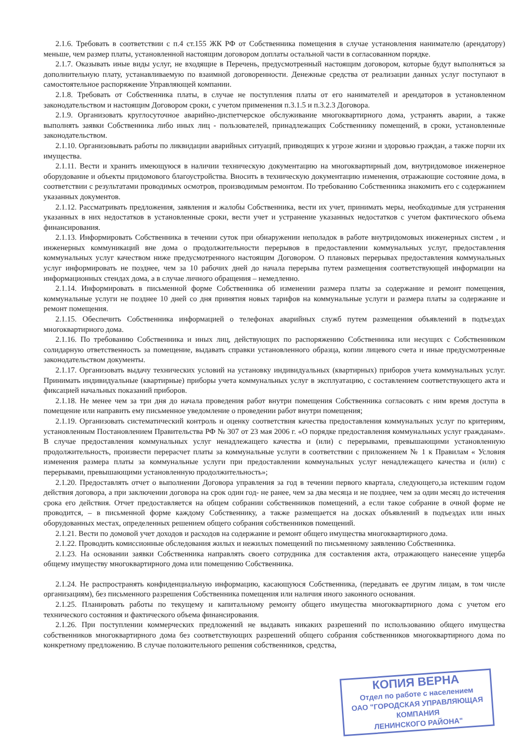2.1.6. Требовать в соответствии с п.4 ст.155 ЖК РФ от Собственника помещения в случае установления нанимателю (арендатору) меньше, чем размер платы, установленной настоящим договором доплаты остальной части в согласованном порядке.
2.1.7. Оказывать иные виды услуг, не входящие в Перечень, предусмотренный настоящим договором, которые будут выполняться за дополнительную плату, устанавливаемую по взаимной договоренности. Денежные средства от реализации данных услуг поступают в самостоятельное распоряжение Управляющей компании.
2.1.8. Требовать от Собственника платы, в случае не поступления платы от его нанимателей и арендаторов в установленном законодательством и настоящим Договором сроки, с учетом применения п.3.1.5 и п.3.2.3 Договора.
2.1.9. Организовать круглосуточное аварийно-диспетчерское обслуживание многоквартирного дома, устранять аварии, а также выполнять заявки Собственника либо иных лиц - пользователей, принадлежащих Собственнику помещений, в сроки, установленные законодательством.
2.1.10. Организовывать работы по ликвидации аварийных ситуаций, приводящих к угрозе жизни и здоровью граждан, а также порчи их имущества.
2.1.11. Вести и хранить имеющуюся в наличии техническую документацию на многоквартирный дом, внутридомовое инженерное оборудование и объекты придомового благоустройства. Вносить в техническую документацию изменения, отражающие состояние дома, в соответствии с результатами проводимых осмотров, производимым ремонтом. По требованию Собственника знакомить его с содержанием указанных документов.
2.1.12. Рассматривать предложения, заявления и жалобы Собственника, вести их учет, принимать меры, необходимые для устранения указанных в них недостатков в установленные сроки, вести учет и устранение указанных недостатков с учетом фактического объема финансирования.
2.1.13. Информировать Собственника в течении суток при обнаружении неполадок в работе внутридомовых инженерных систем , и инженерных коммуникаций вне дома о продолжительности перерывов в предоставлении коммунальных услуг, предоставления коммунальных услуг качеством ниже предусмотренного настоящим Договором. О плановых перерывах предоставления коммунальных услуг информировать не позднее, чем за 10 рабочих дней до начала перерыва путем размещения соответствующей информации на информационных стендах дома, а в случае личного обращения – немедленно.
2.1.14. Информировать в письменной форме Собственника об изменении размера платы за содержание и ремонт помещения, коммунальные услуги не позднее 10 дней со дня принятия новых тарифов на коммунальные услуги и размера платы за содержание и ремонт помещения.
2.1.15. Обеспечить Собственника информацией о телефонах аварийных служб путем размещения объявлений в подъездах многоквартирного дома.
2.1.16. По требованию Собственника и иных лиц, действующих по распоряжению Собственника или несущих с Собственником солидарную ответственность за помещение, выдавать справки установленного образца, копии лицевого счета и иные предусмотренные законодательством документы.
2.1.17. Организовать выдачу технических условий на установку индивидуальных (квартирных) приборов учета коммунальных услуг. Принимать индивидуальные (квартирные) приборы учета коммунальных услуг в эксплуатацию, с составлением соответствующего акта и фиксацией начальных показаний приборов.
2.1.18. Не менее чем за три дня до начала проведения работ внутри помещения Собственника согласовать с ним время доступа в помещение или направить ему письменное уведомление о проведении работ внутри помещения;
2.1.19. Организовать систематический контроль и оценку соответствия качества предоставления коммунальных услуг по критериям, установленным Постановлением Правительства РФ № 307 от 23 мая 2006 г. «О порядке предоставления коммунальных услуг гражданам». В случае предоставления коммунальных услуг ненадлежащего качества и (или) с перерывами, превышающими установленную продолжительность, произвести перерасчет платы за коммунальные услуги в соответствии с приложением № 1 к Правилам « Условия изменения размера платы за коммунальные услуги при предоставлении коммунальных услуг ненадлежащего качества и (или) с перерывами, превышающими установленную продолжительность»;
2.1.20. Предоставлять отчет о выполнении Договора управления за год в течении первого квартала, следующего,за истекшим годом действия договора, а при заключении договора на срок один год- не ранее, чем за два месяца и не позднее, чем за один месяц до истечения срока его действия. Отчет предоставляется на общем собрании собственников помещений, а если такое собрание в очной форме не проводится, – в письменной форме каждому Собственнику, а также размещается на досках объявлений в подъездах или иных оборудованных местах, определенных решением общего собрания собственников помещений.
2.1.21. Вести по домовой учет доходов и расходов на содержание и ремонт общего имущества многоквартирного дома.
2.1.22. Проводить комиссионные обследования жилых и нежилых помещений по письменному заявлению Собственника.
2.1.23. На основании заявки Собственника направлять своего сотрудника для составления акта, отражающего нанесение ущерба общему имуществу многоквартирного дома или помещению Собственника.
2.1.24. Не распространять конфиденциальную информацию, касающуюся Собственника, (передавать ее другим лицам, в том числе организациям), без письменного разрешения Собственника помещения или наличия иного законного основания.
2.1.25. Планировать работы по текущему и капитальному ремонту общего имущества многоквартирного дома с учетом его технического состояния и фактического объема финансирования.
2.1.26. При поступлении коммерческих предложений не выдавать никаких разрешений по использованию общего имущества собственников многоквартирного дома без соответствующих разрешений общего собрания собственников многоквартирного дома по конкретному предложению. В случае положительного решения собственников, средства,
КОПИЯ ВЕРНА
Отдел по работе с населением
ОАО "ГОРОДСКАЯ УПРАВЛЯЮЩАЯ КОМПАНИЯ
ЛЕНИНСКОГО РАЙОНА"